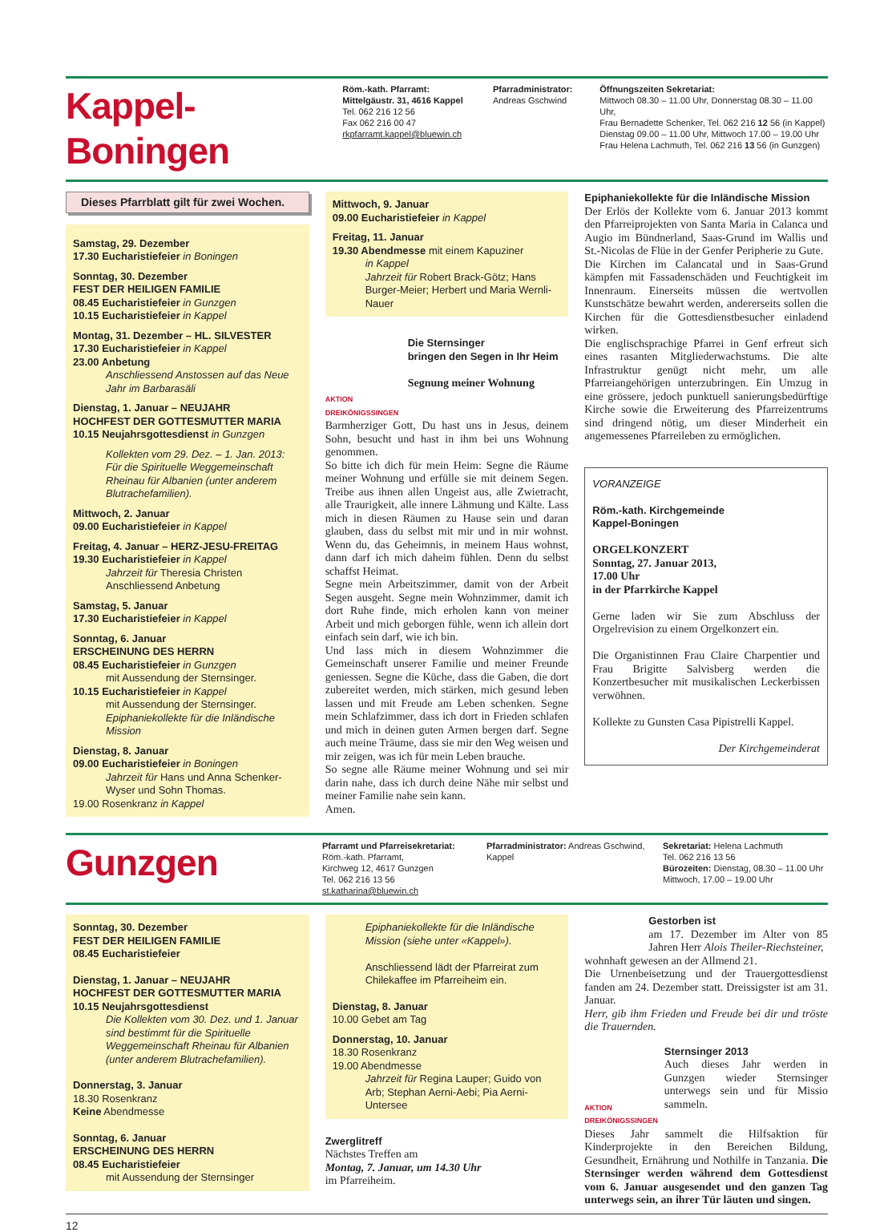Kappel-Boningen
Röm.-kath. Pfarramt:
Mittelgäustr. 31, 4616 Kappel
Tel. 062 216 12 56
Fax 062 216 00 47
rkpfarramt.kappel@bluewin.ch
Pfarradministrator:
Andreas Gschwind
Öffnungszeiten Sekretariat:
Mittwoch 08.30 – 11.00 Uhr, Donnerstag 08.30 – 11.00 Uhr,
Frau Bernadette Schenker, Tel. 062 216 12 56 (in Kappel)
Dienstag 09.00 – 11.00 Uhr, Mittwoch 17.00 – 19.00 Uhr
Frau Helena Lachmuth, Tel. 062 216 13 56 (in Gunzgen)
Dieses Pfarrblatt gilt für zwei Wochen.
Samstag, 29. Dezember
17.30 Eucharistiefeier in Boningen
Sonntag, 30. Dezember
FEST DER HEILIGEN FAMILIE
08.45 Eucharistiefeier in Gunzgen
10.15 Eucharistiefeier in Kappel
Montag, 31. Dezember – HL. SILVESTER
17.30 Eucharistiefeier in Kappel
23.00 Anbetung
Anschliessend Anstossen auf das Neue Jahr im Barbarasäli
Dienstag, 1. Januar – NEUJAHR
HOCHFEST DER GOTTESMUTTER MARIA
10.15 Neujahrsgottesdienst in Gunzgen
Kollekten vom 29. Dez. – 1. Jan. 2013: Für die Spirituelle Weggemeinschaft Rheinau für Albanien (unter anderem Blutrachefamilien).
Mittwoch, 2. Januar
09.00 Eucharistiefeier in Kappel
Freitag, 4. Januar – HERZ-JESU-FREITAG
19.30 Eucharistiefeier in Kappel
Jahrzeit für Theresia Christen
Anschliessend Anbetung
Samstag, 5. Januar
17.30 Eucharistiefeier in Kappel
Sonntag, 6. Januar
ERSCHEINUNG DES HERRN
08.45 Eucharistiefeier in Gunzgen
mit Aussendung der Sternsinger.
10.15 Eucharistiefeier in Kappel
mit Aussendung der Sternsinger.
Epiphaniekollekte für die Inländische Mission
Dienstag, 8. Januar
09.00 Eucharistiefeier in Boningen
Jahrzeit für Hans und Anna Schenker-Wyser und Sohn Thomas.
19.00 Rosenkranz in Kappel
Mittwoch, 9. Januar
09.00 Eucharistiefeier in Kappel
Freitag, 11. Januar
19.30 Abendmesse mit einem Kapuziner
in Kappel
Jahrzeit für Robert Brack-Götz; Hans Burger-Meier; Herbert und Maria Wernli-Nauer
AKTION DREIKÖNIGSSINGEN
Die Sternsinger
bringen den Segen in Ihr Heim
Segnung meiner Wohnung
Barmherziger Gott, Du hast uns in Jesus, deinem Sohn, besucht und hast in ihm bei uns Wohnung genommen.
So bitte ich dich für mein Heim: Segne die Räume meiner Wohnung und erfülle sie mit deinem Segen. Treibe aus ihnen allen Ungeist aus, alle Zwietracht, alle Traurigkeit, alle innere Lähmung und Kälte. Lass mich in diesen Räumen zu Hause sein und daran glauben, dass du selbst mit mir und in mir wohnst. Wenn du, das Geheimnis, in meinem Haus wohnst, dann darf ich mich daheim fühlen. Denn du selbst schaffst Heimat.
Segne mein Arbeitszimmer, damit von der Arbeit Segen ausgeht. Segne mein Wohnzimmer, damit ich dort Ruhe finde, mich erholen kann von meiner Arbeit und mich geborgen fühle, wenn ich allein dort einfach sein darf, wie ich bin.
Und lass mich in diesem Wohnzimmer die Gemeinschaft unserer Familie und meiner Freunde geniessen. Segne die Küche, dass die Gaben, die dort zubereitet werden, mich stärken, mich gesund leben lassen und mit Freude am Leben schenken. Segne mein Schlafzimmer, dass ich dort in Frieden schlafen und mich in deinen guten Armen bergen darf. Segne auch meine Träume, dass sie mir den Weg weisen und mir zeigen, was ich für mein Leben brauche.
So segne alle Räume meiner Wohnung und sei mir darin nahe, dass ich durch deine Nähe mir selbst und meiner Familie nahe sein kann.
Amen.
Epiphaniekollekte für die Inländische Mission
Der Erlös der Kollekte vom 6. Januar 2013 kommt den Pfarreiprojekten von Santa Maria in Calanca und Augio im Bündnerland, Saas-Grund im Wallis und St.-Nicolas de Flüe in der Genfer Peripherie zu Gute.
Die Kirchen im Calancatal und in Saas-Grund kämpfen mit Fassadenschäden und Feuchtigkeit im Innenraum. Einerseits müssen die wertvollen Kunstschätze bewahrt werden, andererseits sollen die Kirchen für die Gottesdienstbesucher einladend wirken.
Die englischsprachige Pfarrei in Genf erfreut sich eines rasanten Mitgliederwachstums. Die alte Infrastruktur genügt nicht mehr, um alle Pfarreiangehörigen unterzubringen. Ein Umzug in eine grössere, jedoch punktuell sanierungsbedürftige Kirche sowie die Erweiterung des Pfarreizentrums sind dringend nötig, um dieser Minderheit ein angemessenes Pfarreileben zu ermöglichen.
VORANZEIGE
Röm.-kath. Kirchgemeinde
Kappel-Boningen
ORGELKONZERT
Sonntag, 27. Januar 2013,
17.00 Uhr
in der Pfarrkirche Kappel
Gerne laden wir Sie zum Abschluss der Orgelrevision zu einem Orgelkonzert ein.
Die Organistinnen Frau Claire Charpentier und Frau Brigitte Salvisberg werden die Konzertbesucher mit musikalischen Leckerbissen verwöhnen.
Kollekte zu Gunsten Casa Pipistrelli Kappel.
Der Kirchgemeinderat
Gunzgen
Pfarramt und Pfarreisekretariat:
Röm.-kath. Pfarramt,
Kirchweg 12, 4617 Gunzgen
Tel. 062 216 13 56
st.katharina@bluewin.ch
Pfarradministrator: Andreas Gschwind, Kappel
Sekretariat: Helena Lachmuth
Tel. 062 216 13 56
Bürozeiten: Dienstag, 08.30 – 11.00 Uhr
Mittwoch, 17.00 – 19.00 Uhr
Sonntag, 30. Dezember
FEST DER HEILIGEN FAMILIE
08.45 Eucharistiefeier
Dienstag, 1. Januar – NEUJAHR
HOCHFEST DER GOTTESMUTTER MARIA
10.15 Neujahrsgottesdienst
Die Kollekten vom 30. Dez. und 1. Januar sind bestimmt für die Spirituelle Weggemeinschaft Rheinau für Albanien (unter anderem Blutrachefamilien).
Donnerstag, 3. Januar
18.30 Rosenkranz
Keine Abendmesse
Sonntag, 6. Januar
ERSCHEINUNG DES HERRN
08.45 Eucharistiefeier
mit Aussendung der Sternsinger
Epiphaniekollekte für die Inländische Mission (siehe unter «Kappel»).
Anschliessend lädt der Pfarreirat zum Chilekaffee im Pfarreiheim ein.
Dienstag, 8. Januar
10.00 Gebet am Tag
Donnerstag, 10. Januar
18.30 Rosenkranz
19.00 Abendmesse
Jahrzeit für Regina Lauper; Guido von Arb; Stephan Aerni-Aebi; Pia Aerni-Untersee
Zwerglitreff
Nächstes Treffen am
Montag, 7. Januar, um 14.30 Uhr
im Pfarreiheim.
Gestorben ist
am 17. Dezember im Alter von 85 Jahren Herr Alois Theiler-Riechsteiner,
wohnhaft gewesen an der Allmend 21.
Die Urnenbeisetzung und der Trauergottesdienst fanden am 24. Dezember statt. Dreissigster ist am 31. Januar.
Herr, gib ihm Frieden und Freude bei dir und tröste die Trauernden.
AKTION DREIKÖNIGSSINGEN
Sternsinger 2013
Auch dieses Jahr werden in Gunzgen wieder Sternsinger unterwegs sein und für Missio sammeln.
Dieses Jahr sammelt die Hilfsaktion für Kinderprojekte in den Bereichen Bildung, Gesundheit, Ernährung und Nothilfe in Tanzania. Die Sternsinger werden während dem Gottesdienst vom 6. Januar ausgesendet und den ganzen Tag unterwegs sein, an ihrer Tür läuten und singen.
12